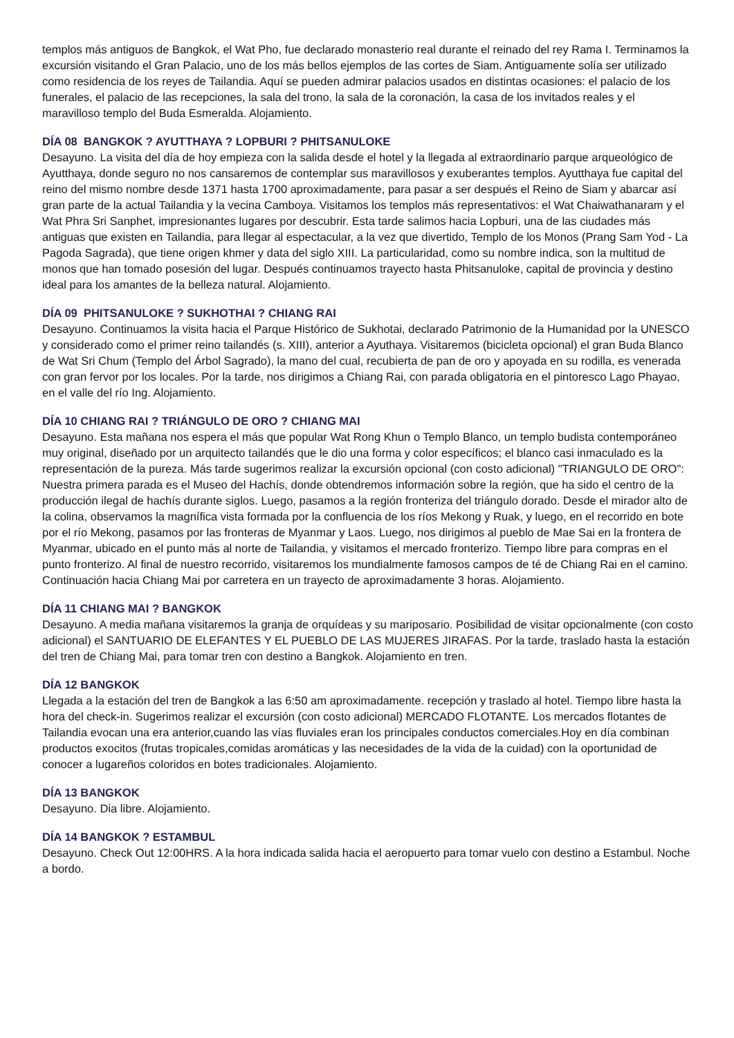templos más antiguos de Bangkok, el Wat Pho, fue declarado monasterio real durante el reinado del rey Rama I. Terminamos la excursión visitando el Gran Palacio, uno de los más bellos ejemplos de las cortes de Siam. Antiguamente solía ser utilizado como residencia de los reyes de Tailandia. Aquí se pueden admirar palacios usados en distintas ocasiones: el palacio de los funerales, el palacio de las recepciones, la sala del trono, la sala de la coronación, la casa de los invitados reales y el maravilloso templo del Buda Esmeralda. Alojamiento.
DÍA 08 BANGKOK ? AYUTTHAYA ? LOPBURI ? PHITSANULOKE
Desayuno. La visita del día de hoy empieza con la salida desde el hotel y la llegada al extraordinario parque arqueológico de Ayutthaya, donde seguro no nos cansaremos de contemplar sus maravillosos y exuberantes templos. Ayutthaya fue capital del reino del mismo nombre desde 1371 hasta 1700 aproximadamente, para pasar a ser después el Reino de Siam y abarcar así gran parte de la actual Tailandia y la vecina Camboya. Visitamos los templos más representativos: el Wat Chaiwathanaram y el Wat Phra Sri Sanphet, impresionantes lugares por descubrir. Esta tarde salimos hacia Lopburi, una de las ciudades más antiguas que existen en Tailandia, para llegar al espectacular, a la vez que divertido, Templo de los Monos (Prang Sam Yod - La Pagoda Sagrada), que tiene origen khmer y data del siglo XIII. La particularidad, como su nombre indica, son la multitud de monos que han tomado posesión del lugar. Después continuamos trayecto hasta Phitsanuloke, capital de provincia y destino ideal para los amantes de la belleza natural. Alojamiento.
DÍA 09 PHITSANULOKE ? SUKHOTHAI ? CHIANG RAI
Desayuno. Continuamos la visita hacia el Parque Histórico de Sukhotai, declarado Patrimonio de la Humanidad por la UNESCO y considerado como el primer reino tailandés (s. XIII), anterior a Ayuthaya. Visitaremos (bicicleta opcional) el gran Buda Blanco de Wat Sri Chum (Templo del Árbol Sagrado), la mano del cual, recubierta de pan de oro y apoyada en su rodilla, es venerada con gran fervor por los locales. Por la tarde, nos dirigimos a Chiang Rai, con parada obligatoria en el pintoresco Lago Phayao, en el valle del río Ing. Alojamiento.
DÍA 10 CHIANG RAI ? TRIÁNGULO DE ORO ? CHIANG MAI
Desayuno. Esta mañana nos espera el más que popular Wat Rong Khun o Templo Blanco, un templo budista contemporáneo muy original, diseñado por un arquitecto tailandés que le dio una forma y color específicos; el blanco casi inmaculado es la representación de la pureza. Más tarde sugerimos realizar la excursión opcional (con costo adicional) "TRIANGULO DE ORO": Nuestra primera parada es el Museo del Hachís, donde obtendremos información sobre la región, que ha sido el centro de la producción ilegal de hachís durante siglos. Luego, pasamos a la región fronteriza del triángulo dorado. Desde el mirador alto de la colina, observamos la magnífica vista formada por la confluencia de los ríos Mekong y Ruak, y luego, en el recorrido en bote por el río Mekong, pasamos por las fronteras de Myanmar y Laos. Luego, nos dirigimos al pueblo de Mae Sai en la frontera de Myanmar, ubicado en el punto más al norte de Tailandia, y visitamos el mercado fronterizo. Tiempo libre para compras en el punto fronterizo. Al final de nuestro recorrido, visitaremos los mundialmente famosos campos de té de Chiang Rai en el camino. Continuación hacia Chiang Mai por carretera en un trayecto de aproximadamente 3 horas. Alojamiento.
DÍA 11 CHIANG MAI ? BANGKOK
Desayuno. A media mañana visitaremos la granja de orquídeas y su mariposario. Posibilidad de visitar opcionalmente (con costo adicional) el SANTUARIO DE ELEFANTES Y EL PUEBLO DE LAS MUJERES JIRAFAS. Por la tarde, traslado hasta la estación del tren de Chiang Mai, para tomar tren con destino a Bangkok. Alojamiento en tren.
DÍA 12 BANGKOK
Llegada a la estación del tren de Bangkok a las 6:50 am aproximadamente. recepción y traslado al hotel. Tiempo libre hasta la hora del check-in. Sugerimos realizar el excursión (con costo adicional) MERCADO FLOTANTE. Los mercados flotantes de Tailandia evocan una era anterior,cuando las vías fluviales eran los principales conductos comerciales.Hoy en día combinan productos exocitos (frutas tropicales,comidas aromáticas y las necesidades de la vida de la cuidad) con la oportunidad de conocer a lugareños coloridos en botes tradicionales. Alojamiento.
DÍA 13 BANGKOK
Desayuno. Dia libre. Alojamiento.
DÍA 14 BANGKOK ? ESTAMBUL
Desayuno. Check Out 12:00HRS. A la hora indicada salida hacia el aeropuerto para tomar vuelo con destino a Estambul. Noche a bordo.